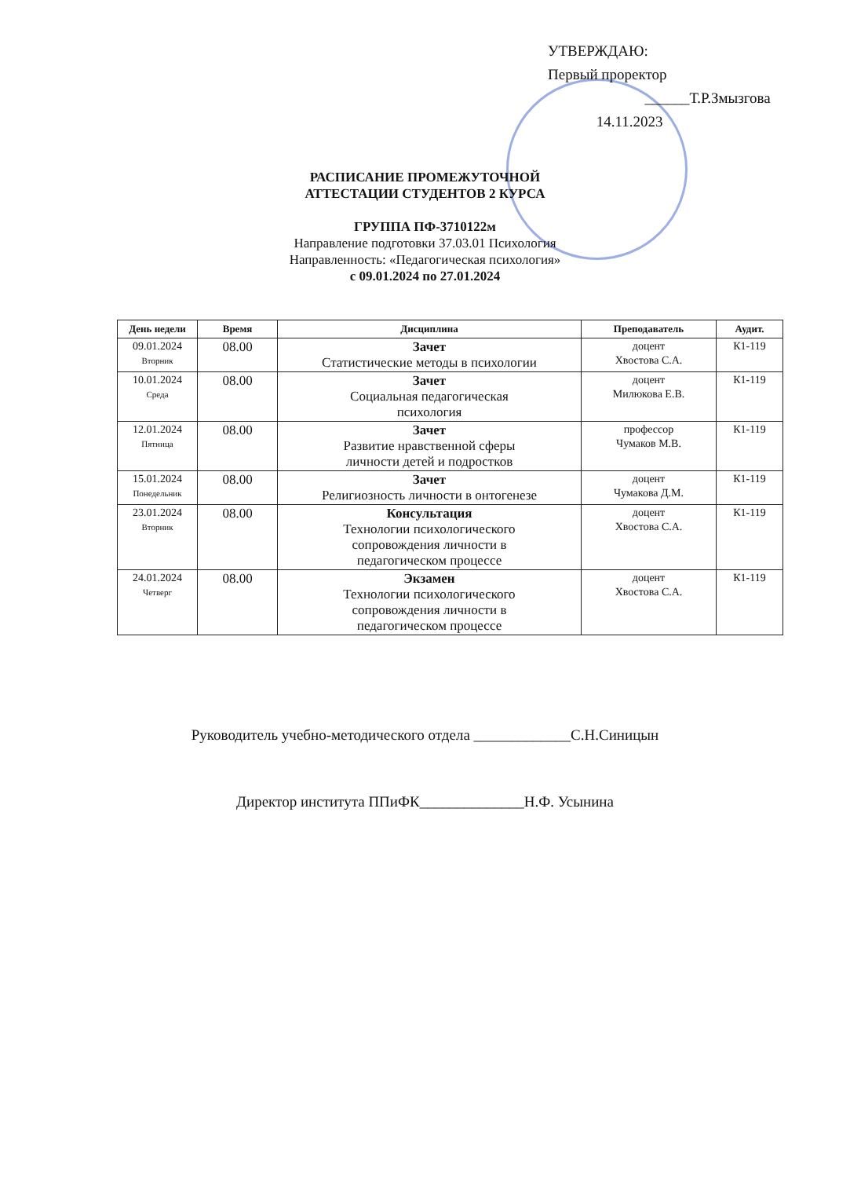УТВЕРЖДАЮ:
Первый проректор
______Т.Р.Змызгова
14.11.2023
РАСПИСАНИЕ ПРОМЕЖУТОЧНОЙ
АТТЕСТАЦИИ СТУДЕНТОВ 2 КУРСА
ГРУППА ПФ-3710122м
Направление подготовки 37.03.01 Психология
Направленность: «Педагогическая психология»
с 09.01.2024 по 27.01.2024
| День недели | Время | Дисциплина | Преподаватель | Аудит. |
| --- | --- | --- | --- | --- |
| 09.01.2024 Вторник | 08.00 | Зачет Статистические методы в психологии | доцент Хвостова С.А. | К1-119 |
| 10.01.2024 Среда | 08.00 | Зачет Социальная педагогическая психология | доцент Милюкова Е.В. | К1-119 |
| 12.01.2024 Пятница | 08.00 | Зачет Развитие нравственной сферы личности детей и подростков | профессор Чумаков М.В. | К1-119 |
| 15.01.2024 Понедельник | 08.00 | Зачет Религиозность личности в онтогенезе | доцент Чумакова Д.М. | К1-119 |
| 23.01.2024 Вторник | 08.00 | Консультация Технологии психологического сопровождения личности в педагогическом процессе | доцент Хвостова С.А. | К1-119 |
| 24.01.2024 Четверг | 08.00 | Экзамен Технологии психологического сопровождения личности в педагогическом процессе | доцент Хвостова С.А. | К1-119 |
Руководитель учебно-методического отдела _____________С.Н.Синицын
Директор института ППиФК______________Н.Ф. Усынина